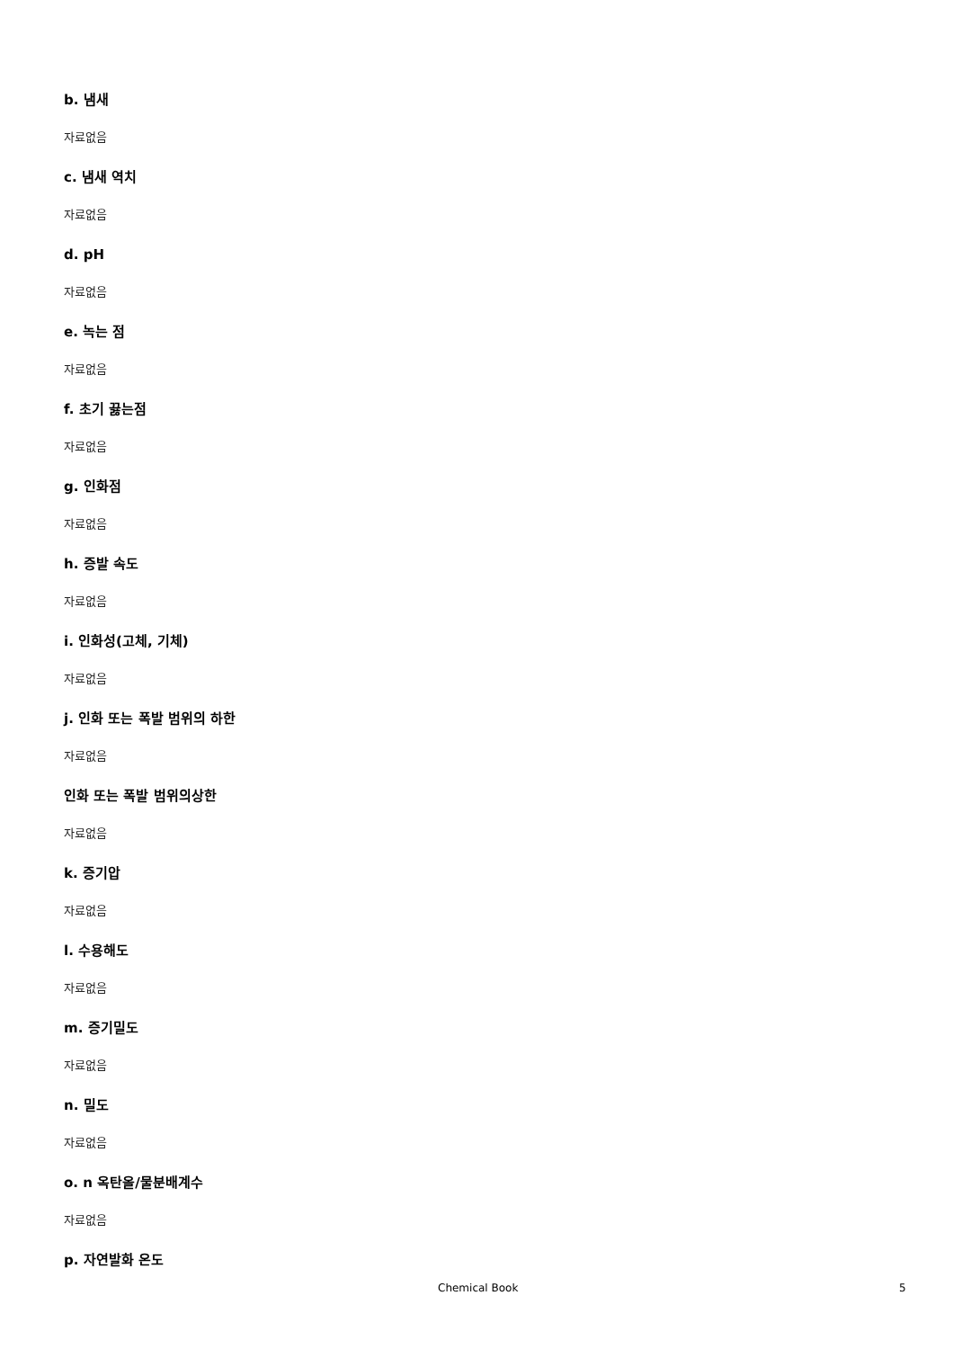b. 냄새
자료없음
c. 냄새 역치
자료없음
d. pH
자료없음
e. 녹는 점
자료없음
f. 초기 끓는점
자료없음
g. 인화점
자료없음
h. 증발 속도
자료없음
i. 인화성(고체, 기체)
자료없음
j. 인화 또는 폭발 범위의 하한
자료없음
인화 또는 폭발 범위의상한
자료없음
k. 증기압
자료없음
l. 수용해도
자료없음
m. 증기밀도
자료없음
n. 밀도
자료없음
o. n 옥탄올/물분배계수
자료없음
p. 자연발화 온도
Chemical Book 5